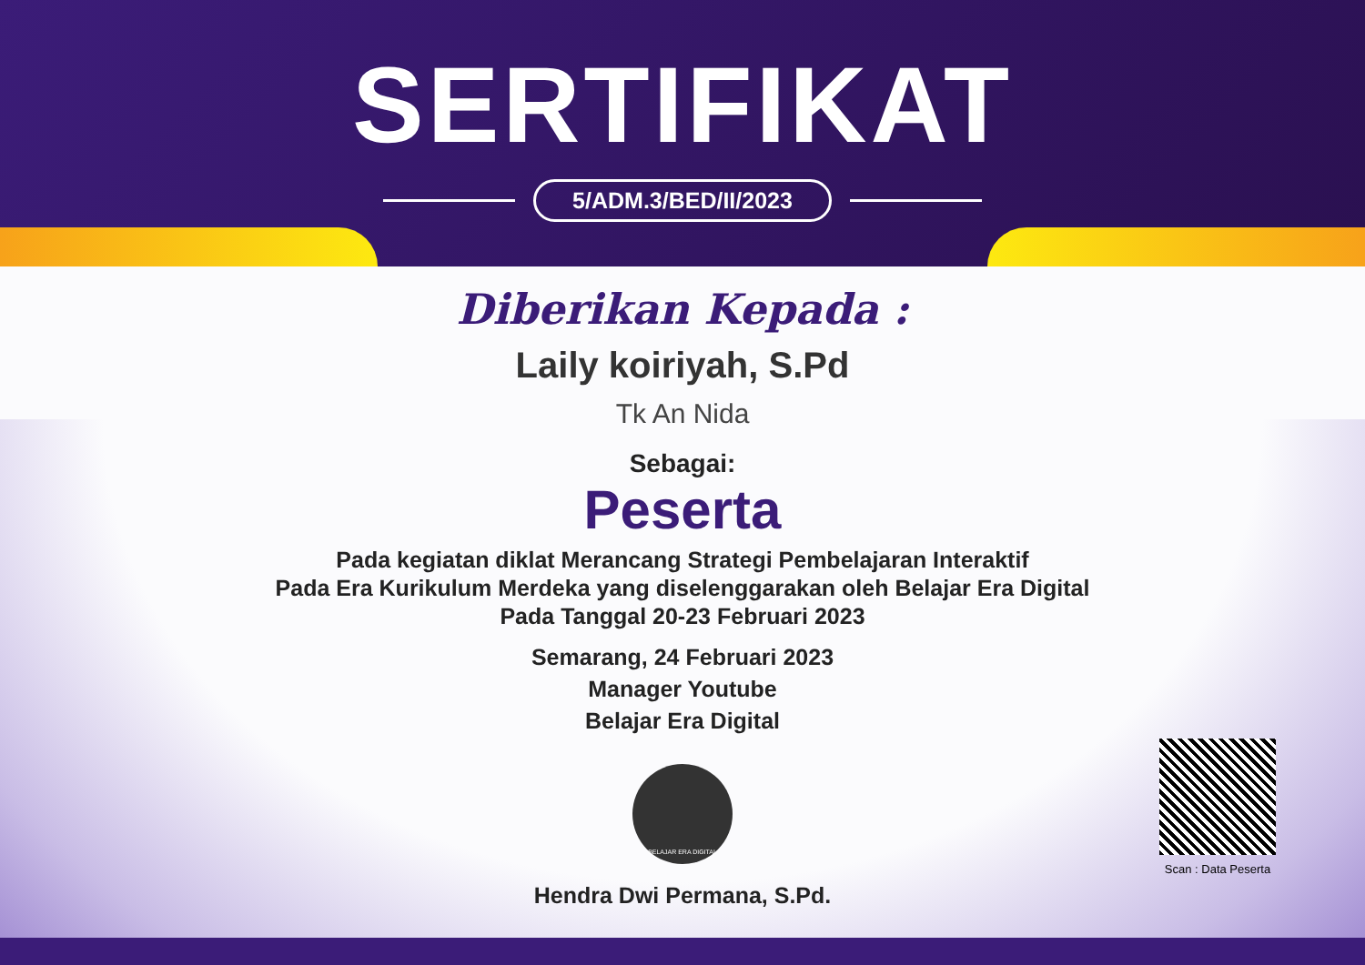SERTIFIKAT
5/ADM.3/BED/II/2023
Diberikan Kepada :
Laily koiriyah, S.Pd
Tk An Nida
Sebagai:
Peserta
Pada kegiatan diklat Merancang Strategi Pembelajaran Interaktif
Pada Era Kurikulum Merdeka yang diselenggarakan oleh Belajar Era Digital
Pada Tanggal 20-23 Februari 2023
Semarang, 24 Februari 2023
Manager Youtube
Belajar Era Digital
BELAJAR ERA DIGITAL
Hendra Dwi Permana, S.Pd.
Scan : Data Peserta